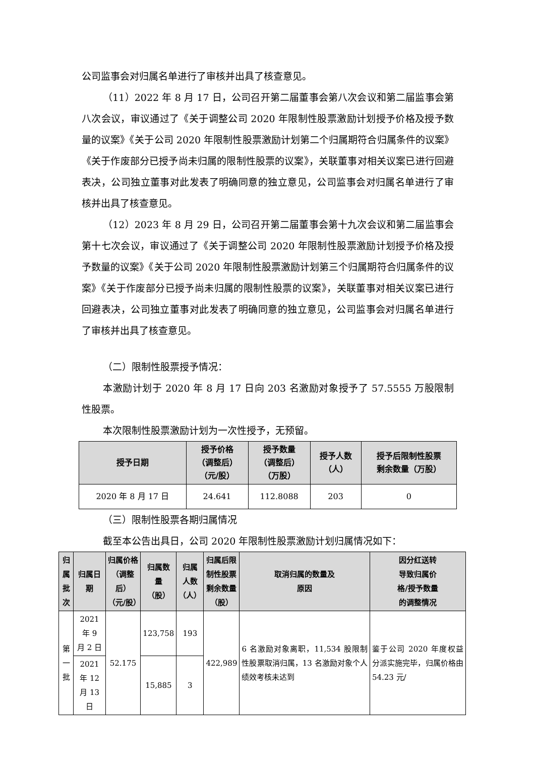公司监事会对归属名单进行了审核并出具了核查意见。
（11）2022 年 8 月 17 日，公司召开第二届董事会第八次会议和第二届监事会第八次会议，审议通过了《关于调整公司 2020 年限制性股票激励计划授予价格及授予数量的议案》《关于公司 2020 年限制性股票激励计划第二个归属期符合归属条件的议案》《关于作废部分已授予尚未归属的限制性股票的议案》，关联董事对相关议案已进行回避表决，公司独立董事对此发表了明确同意的独立意见，公司监事会对归属名单进行了审核并出具了核查意见。
（12）2023 年 8 月 29 日，公司召开第二届董事会第十九次会议和第二届监事会第十七次会议，审议通过了《关于调整公司 2020 年限制性股票激励计划授予价格及授予数量的议案》《关于公司 2020 年限制性股票激励计划第三个归属期符合归属条件的议案》《关于作废部分已授予尚未归属的限制性股票的议案》，关联董事对相关议案已进行回避表决，公司独立董事对此发表了明确同意的独立意见，公司监事会对归属名单进行了审核并出具了核查意见。
（二）限制性股票授予情况：
本激励计划于 2020 年 8 月 17 日向 203 名激励对象授予了 57.5555 万股限制性股票。
本次限制性股票激励计划为一次性授予，无预留。
| 授予日期 | 授予价格 （调整后） （元/股） | 授予数量 （调整后） （万股） | 授予人数 （人） | 授予后限制性股票 剩余数量（万股） |
| --- | --- | --- | --- | --- |
| 2020 年 8 月 17 日 | 24.641 | 112.8088 | 203 | 0 |
（三）限制性股票各期归属情况
截至本公告出具日，公司 2020 年限制性股票激励计划归属情况如下：
| 归属 批次 | 归属日期 | 归属价格 （调整后） （元/股） | 归属数 量 （股） | 归属 人数 （人） | 归属后限 制性股票 剩余数量 （股） | 取消归属的数量及 原因 | 因分红送转 导致归属价 格/授予数量 的调整情况 |
| --- | --- | --- | --- | --- | --- | --- | --- |
| 第一 批 | 2021 年 9 月 2 日 | 52.175 | 123,758 | 193 | 422,989 | 6 名激励对象离职，11,534 股限制性股票取消归属，13 名激励对象个人绩效考核未达到 | 鉴于公司 2020 年度权益分派实施完毕，归属价格由 54.23 元/ |
| | 2021 年 12 月 13 日 | | 15,885 | 3 | | | |